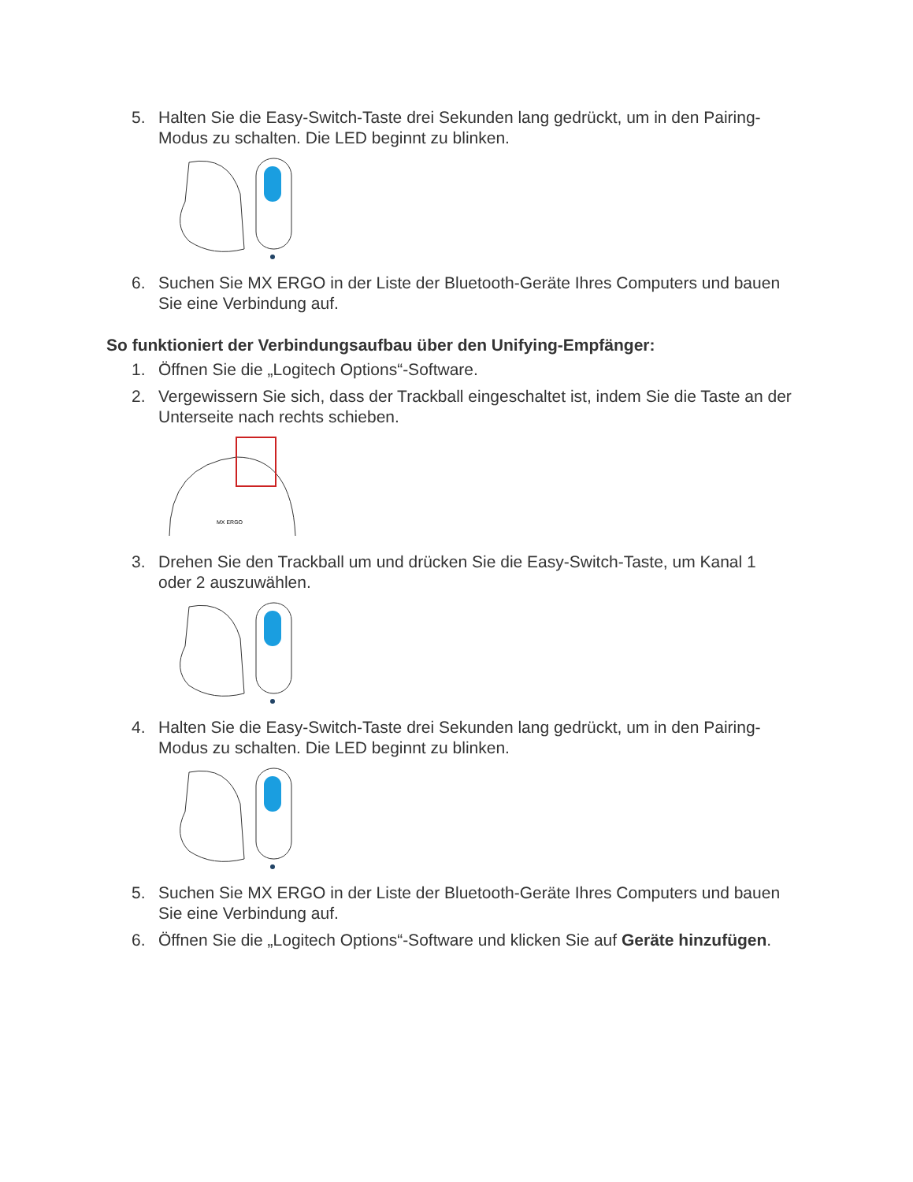5. Halten Sie die Easy-Switch-Taste drei Sekunden lang gedrückt, um in den Pairing-Modus zu schalten. Die LED beginnt zu blinken.
6. Suchen Sie MX ERGO in der Liste der Bluetooth-Geräte Ihres Computers und bauen Sie eine Verbindung auf.
So funktioniert der Verbindungsaufbau über den Unifying-Empfänger:
1. Öffnen Sie die „Logitech Options“-Software.
2. Vergewissern Sie sich, dass der Trackball eingeschaltet ist, indem Sie die Taste an der Unterseite nach rechts schieben.
MX ERGO
3. Drehen Sie den Trackball um und drücken Sie die Easy-Switch-Taste, um Kanal 1 oder 2 auszuwählen.
4. Halten Sie die Easy-Switch-Taste drei Sekunden lang gedrückt, um in den Pairing-Modus zu schalten. Die LED beginnt zu blinken.
5. Suchen Sie MX ERGO in der Liste der Bluetooth-Geräte Ihres Computers und bauen Sie eine Verbindung auf.
6. Öffnen Sie die „Logitech Options“-Software und klicken Sie auf Geräte hinzufügen.